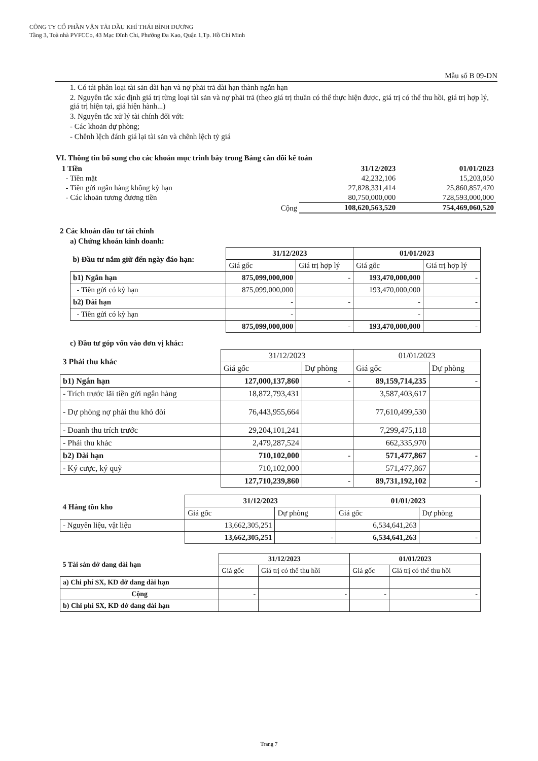CÔNG TY CỔ PHẦN VẬN TẢI DẦU KHÍ THÁI BÌNH DƯƠNG
Tầng 3, Toà nhà PVFCCo, 43 Mạc Đĩnh Chi, Phường Đa Kao, Quận 1,Tp. Hồ Chí Minh
Mẫu số B 09-DN
1. Có tái phân loại tài sản dài hạn và nợ phải trả dài hạn thành ngắn hạn
2. Nguyên tắc xác định giá trị từng loại tài sản và nợ phải trả (theo giá trị thuần có thể thực hiện được, giá trị có thể thu hồi, giá trị hợp lý, giá trị hiện tại, giá hiện hành...)
3. Nguyên tắc xử lý tài chính đối với:
- Các khoản dự phòng;
- Chênh lệch đánh giá lại tài sản và chênh lệch tỷ giá
VI. Thông tin bổ sung cho các khoản mục trình bày trong Bảng cân đối kế toán
| 1 Tiền | | 31/12/2023 | 01/01/2023 |
| - Tiền mặt | | 42,232,106 | 15,203,050 |
| - Tiền gửi ngân hàng không kỳ hạn | | 27,828,331,414 | 25,860,857,470 |
| - Các khoản tương đương tiền | | 80,750,000,000 | 728,593,000,000 |
| | Cộng | 108,620,563,520 | 754,469,060,520 |
2 Các khoản đầu tư tài chính
a) Chứng khoán kinh doanh:
| b) Đầu tư nắm giữ đến ngày đáo hạn: | 31/12/2023 | | 01/01/2023 | |
| | Giá gốc | Giá trị hợp lý | Giá gốc | Giá trị hợp lý |
| b1) Ngắn hạn | 875,099,000,000 | - | 193,470,000,000 | - |
| - Tiền gửi có kỳ hạn | 875,099,000,000 | | 193,470,000,000 | |
| b2) Dài hạn | - | - | - | - |
| - Tiền gửi có kỳ hạn | - | | - | |
| | 875,099,000,000 | - | 193,470,000,000 | - |
c) Đầu tư góp vốn vào đơn vị khác:
| 3 Phải thu khác | 31/12/2023 | | 01/01/2023 | |
| | Giá gốc | Dự phòng | Giá gốc | Dự phòng |
| b1) Ngắn hạn | 127,000,137,860 | - | 89,159,714,235 | - |
| - Trích trước lãi tiền gửi ngân hàng | 18,872,793,431 | | 3,587,403,617 | |
| - Dự phòng nợ phải thu khó đòi | 76,443,955,664 | | 77,610,499,530 | |
| - Doanh thu trích trước | 29,204,101,241 | | 7,299,475,118 | |
| - Phải thu khác | 2,479,287,524 | | 662,335,970 | |
| b2) Dài hạn | 710,102,000 | - | 571,477,867 | - |
| - Ký cược, ký quỹ | 710,102,000 | | 571,477,867 | |
| | 127,710,239,860 | - | 89,731,192,102 | - |
| 4 Hàng tồn kho | 31/12/2023 | | 01/01/2023 | |
| | Giá gốc | Dự phòng | Giá gốc | Dự phòng |
| - Nguyên liệu, vật liệu | 13,662,305,251 | | 6,534,641,263 | |
| | 13,662,305,251 | - | 6,534,641,263 | - |
| 5 Tài sản dở dang dài hạn | 31/12/2023 | | 01/01/2023 | |
| | Giá gốc | Giá trị có thể thu hồi | Giá gốc | Giá trị có thể thu hồi |
| a) Chi phí SX, KD dở dang dài hạn | | | | |
| Cộng | - | - | - | - |
| b) Chi phí SX, KD dở dang dài hạn | | | | |
Trang 7